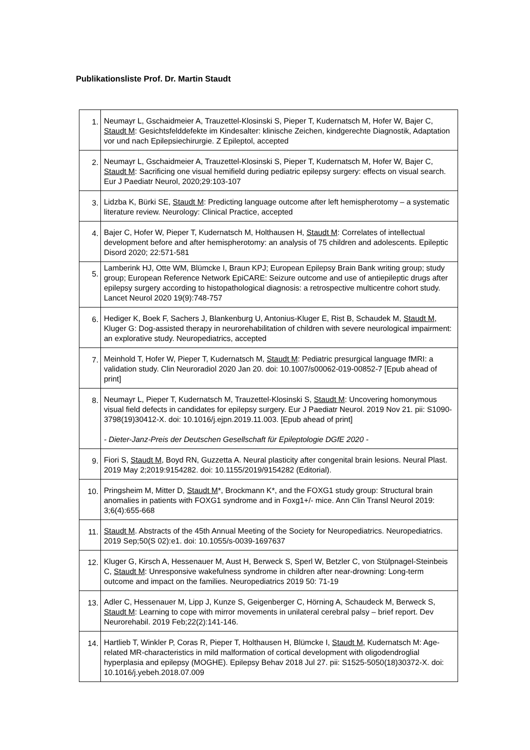Publikationsliste Prof. Dr. Martin Staudt
| 1. | Neumayr L, Gschaidmeier A, Trauzettel-Klosinski S, Pieper T, Kudernatsch M, Hofer W, Bajer C, Staudt M : Gesichtsfelddefekte im Kindesalter: klinische Zeichen, kindgerechte Diagnostik, Adaptation vor und nach Epilepsiechirurgie. Z Epileptol, accepted |
| 2. | Neumayr L, Gschaidmeier A, Trauzettel-Klosinski S, Pieper T, Kudernatsch M, Hofer W, Bajer C, Staudt M : Sacrificing one visual hemifield during pediatric epilepsy surgery: effects on visual search. Eur J Paediatr Neurol, 2020;29:103-107 |
| 3. | Lidzba K, Bürki SE, Staudt M : Predicting language outcome after left hemispherotomy – a systematic literature review. Neurology: Clinical Practice, accepted |
| 4. | Bajer C, Hofer W, Pieper T, Kudernatsch M, Holthausen H, Staudt M : Correlates of intellectual development before and after hemispherotomy: an analysis of 75 children and adolescents. Epileptic Disord 2020; 22:571-581 |
| 5. | Lamberink HJ, Otte WM, Blümcke I, Braun KPJ; European Epilepsy Brain Bank writing group; study group; European Reference Network EpiCARE: Seizure outcome and use of antiepileptic drugs after epilepsy surgery according to histopathological diagnosis: a retrospective multicentre cohort study. Lancet Neurol 2020 19(9):748-757 |
| 6. | Hediger K, Boek F, Sachers J, Blankenburg U, Antonius-Kluger E, Rist B, Schaudek M, Staudt M , Kluger G: Dog-assisted therapy in neurorehabilitation of children with severe neurological impairment: an explorative study. Neuropediatrics, accepted |
| 7. | Meinhold T, Hofer W, Pieper T, Kudernatsch M, Staudt M : Pediatric presurgical language fMRI: a validation study. Clin Neuroradiol 2020 Jan 20. doi: 10.1007/s00062-019-00852-7 [Epub ahead of print] |
| 8. | Neumayr L, Pieper T, Kudernatsch M, Trauzettel-Klosinski S, Staudt M : Uncovering homonymous visual field defects in candidates for epilepsy surgery. Eur J Paediatr Neurol. 2019 Nov 21. pii: S1090-3798(19)30412-X. doi: 10.1016/j.ejpn.2019.11.003. [Epub ahead of print] - Dieter-Janz-Preis der Deutschen Gesellschaft für Epileptologie DGfE 2020 - |
| 9. | Fiori S, Staudt M , Boyd RN, Guzzetta A. Neural plasticity after congenital brain lesions. Neural Plast. 2019 May 2;2019:9154282. doi: 10.1155/2019/9154282 (Editorial). |
| 10. | Pringsheim M, Mitter D, Staudt M *, Brockmann K*, and the FOXG1 study group: Structural brain anomalies in patients with FOXG1 syndrome and in Foxg1+/- mice. Ann Clin Transl Neurol 2019: 3;6(4):655-668 |
| 11. | Staudt M . Abstracts of the 45th Annual Meeting of the Society for Neuropediatrics. Neuropediatrics. 2019 Sep;50(S 02):e1. doi: 10.1055/s-0039-1697637 |
| 12. | Kluger G, Kirsch A, Hessenauer M, Aust H, Berweck S, Sperl W, Betzler C, von Stülpnagel-Steinbeis C, Staudt M : Unresponsive wakefulness syndrome in children after near-drowning: Long-term outcome and impact on the families. Neuropediatrics 2019 50: 71-19 |
| 13. | Adler C, Hessenauer M, Lipp J, Kunze S, Geigenberger C, Hörning A, Schaudeck M, Berweck S, Staudt M : Learning to cope with mirror movements in unilateral cerebral palsy – brief report. Dev Neurorehabil. 2019 Feb;22(2):141-146. |
| 14. | Hartlieb T, Winkler P, Coras R, Pieper T, Holthausen H, Blümcke I, Staudt M , Kudernatsch M: Age-related MR-characteristics in mild malformation of cortical development with oligodendroglial hyperplasia and epilepsy (MOGHE). Epilepsy Behav 2018 Jul 27. pii: S1525-5050(18)30372-X. doi: 10.1016/j.yebeh.2018.07.009 |